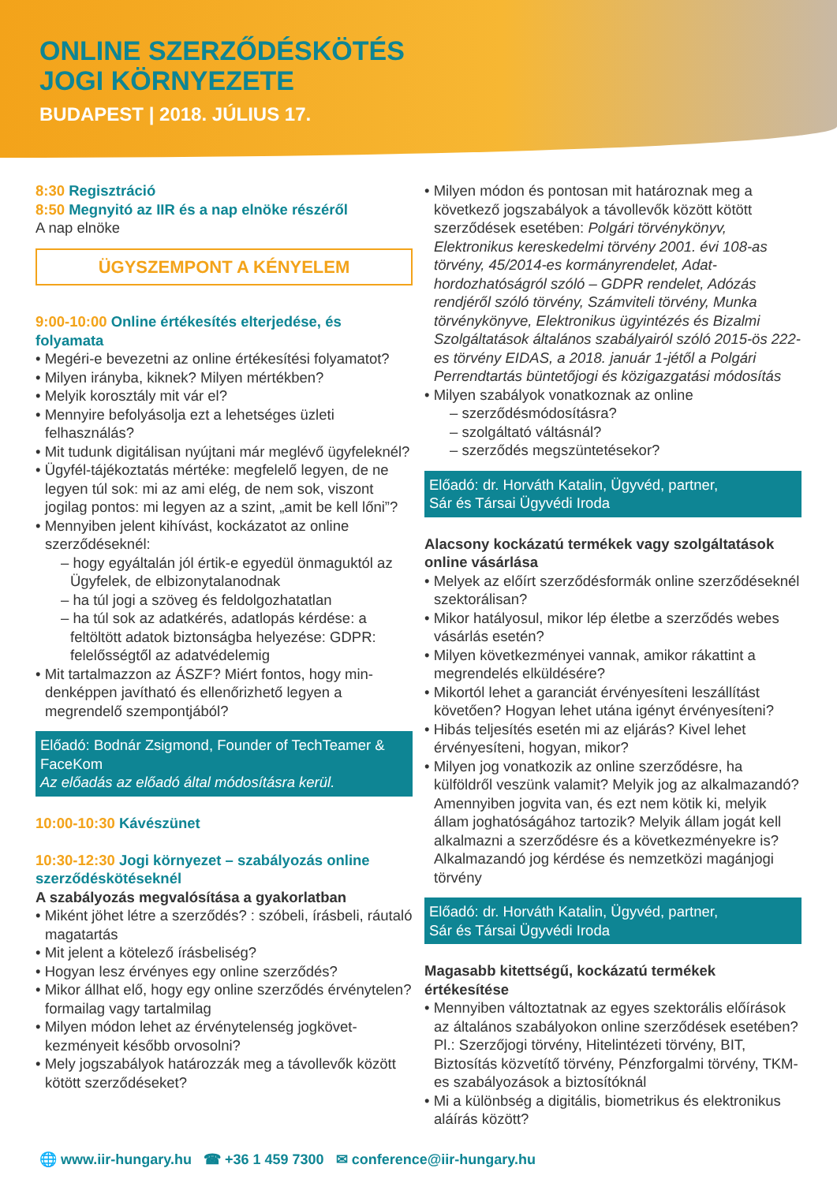ONLINE SZERZŐDÉSKÖTÉS
JOGI KÖRNYEZETE
BUDAPEST | 2018. JÚLIUS 17.
8:30 Regisztráció
8:50 Megnyitó az IIR és a nap elnöke részéről
A nap elnöke
ÜGYSZEMPONT A KÉNYELEM
9:00-10:00 Online értékesítés elterjedése, és folyamata
Megéri-e bevezetni az online értékesítési folyamatot?
Milyen irányba, kiknek? Milyen mértékben?
Melyik korosztály mit vár el?
Mennyire befolyásolja ezt a lehetséges üzleti felhasználás?
Mit tudunk digitálisan nyújtani már meglévő ügyfe­leknél?
Ügyfél-tájékoztatás mértéke: megfelelő legyen, de ne legyen túl sok: mi az ami elég, de nem sok, viszont jogilag pontos: mi legyen az a szint, „amit be kell lőni”?
Mennyiben jelent kihívást, kockázatot az online szerződéseknél:
hogy egyáltalán jól értik-e egyedül önmaguktól az Ügyfelek, de elbizonytalanodnak
ha túl jogi a szöveg és feldolgozhatatlan
ha túl sok az adatkérés, adatlopás kérdése: a feltöltött adatok biztonságba helyezése: GDPR: felelősségtől az adatvédelemig
Mit tartalmazzon az ÁSZF? Miért fontos, hogy min­denképpen javítható és ellenőrizhető legyen a megrendelő szempontjából?
Előadó: Bodnár Zsigmond, Founder of TechTeamer & FaceKom
Az előadás az előadó által módosításra kerül.
10:00-10:30 Kávészünet
10:30-12:30 Jogi környezet – szabályozás online szerződéskötéseknél
A szabályozás megvalósítása a gyakorlatban
Miként jöhet létre a szerződés? : szóbeli, írásbeli, ráutaló magatartás
Mit jelent a kötelező írásbeliség?
Hogyan lesz érvényes egy online szerződés?
Mikor állhat elő, hogy egy online szerződés érvény­telen? formailag vagy tartalmilag
Milyen módon lehet az érvénytelenség jogkövet­kezményeit később orvosolni?
Mely jogszabályok határozzák meg a távollevők között kötött szerződéseket?
Milyen módon és pontosan mit határoznak meg a következő jogszabályok a távollevők között kö­tött szerződések esetében: Polgári törvénykönyv, Elektronikus kereskedelmi törvény 2001. évi 108-as törvény, 45/2014-es kormányrendelet, Adat­hordozhatóságról szóló – GDPR rendelet, Adózás rendjéről szóló törvény, Számviteli törvény, Munka törvénykönyve, Elektronikus ügyintézés és Bizalmi Szolgáltatások általános szabályairól szóló 2015-ös 222-es törvény EIDAS, a 2018. január 1-jétől a Polgári Perrendtartás büntetőjogi és közigazgatási módosítás
Milyen szabályok vonatkoznak az online
szerződésmódosításra?
szolgáltató váltásnál?
szerződés megszüntetésekor?
Előadó: dr. Horváth Katalin, Ügyvéd, partner,
Sár és Társai Ügyvédi Iroda
Alacsony kockázatú termékek vagy szolgáltatások online vásárlása
Melyek az előírt szerződésformák online szerződé­seknél szektorálisan?
Mikor hatályosul, mikor lép életbe a szerződés webes vásárlás esetén?
Milyen következményei vannak, amikor rákattint a megrendelés elküldésére?
Mikortól lehet a garanciát érvényesíteni leszállítást követően? Hogyan lehet utána igényt érvényesíteni?
Hibás teljesítés esetén mi az eljárás? Kivel lehet érvényesíteni, hogyan, mikor?
Milyen jog vonatkozik az online szerződésre, ha külföldről veszünk valamit? Melyik jog az alkalma­zandó? Amennyiben jogvita van, és ezt nem kötik ki, melyik állam joghatóságához tartozik? Melyik állam jogát kell alkalmazni a szerződésre és a következ­ményekre is? Alkalmazandó jog kérdése és nem­zetközi magánjogi törvény
Előadó: dr. Horváth Katalin, Ügyvéd, partner,
Sár és Társai Ügyvédi Iroda
Magasabb kitettségű, kockázatú termékek értékesítése
Mennyiben változtatnak az egyes szektorális elő­írások az általános szabályokon online szerződések esetében? Pl.: Szerzőjogi törvény, Hitelintézeti tör­vény, BIT, Biztosítás közvetítő törvény, Pénzforgalmi törvény, TKM-es szabályozások a biztosítóknál
Mi a különbség a digitális, biometrikus és elektroni­kus aláírás között?
🌐 www.iir-hungary.hu ☎ +36 1 459 7300 ✉ conference@iir-hungary.hu